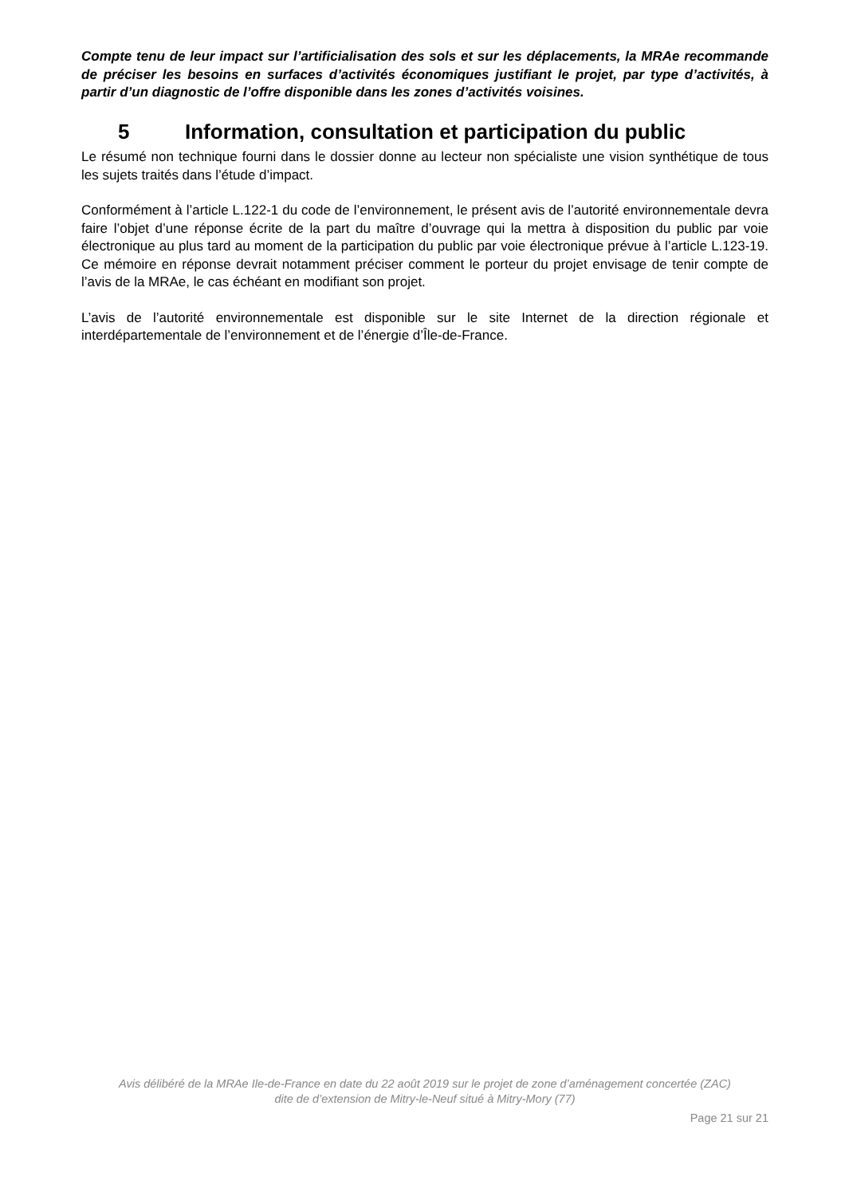Compte tenu de leur impact sur l’artificialisation des sols et sur les déplacements, la MRAe recommande de préciser les besoins en surfaces d’activités économiques justifiant le projet, par type d’activités, à partir d’un diagnostic de l’offre disponible dans les zones d’activités voisines.
5 Information, consultation et participation du public
Le résumé non technique fourni dans le dossier donne au lecteur non spécialiste une vision synthétique de tous les sujets traités dans l’étude d’impact.
Conformément à l’article L.122-1 du code de l’environnement, le présent avis de l’autorité environnementale devra faire l’objet d’une réponse écrite de la part du maître d’ouvrage qui la mettra à disposition du public par voie électronique au plus tard au moment de la participation du public par voie électronique prévue à l’article L.123-19. Ce mémoire en réponse devrait notamment préciser comment le porteur du projet envisage de tenir compte de l’avis de la MRAe, le cas échéant en modifiant son projet.
L’avis de l’autorité environnementale est disponible sur le site Internet de la direction régionale et interdépartementale de l’environnement et de l’énergie d’Île-de-France.
Avis délibéré de la MRAe Ile-de-France en date du 22 août 2019 sur le projet de zone d’aménagement concertée (ZAC)
dite de d’extension de Mitry-le-Neuf situé à Mitry-Mory (77)
Page 21 sur 21